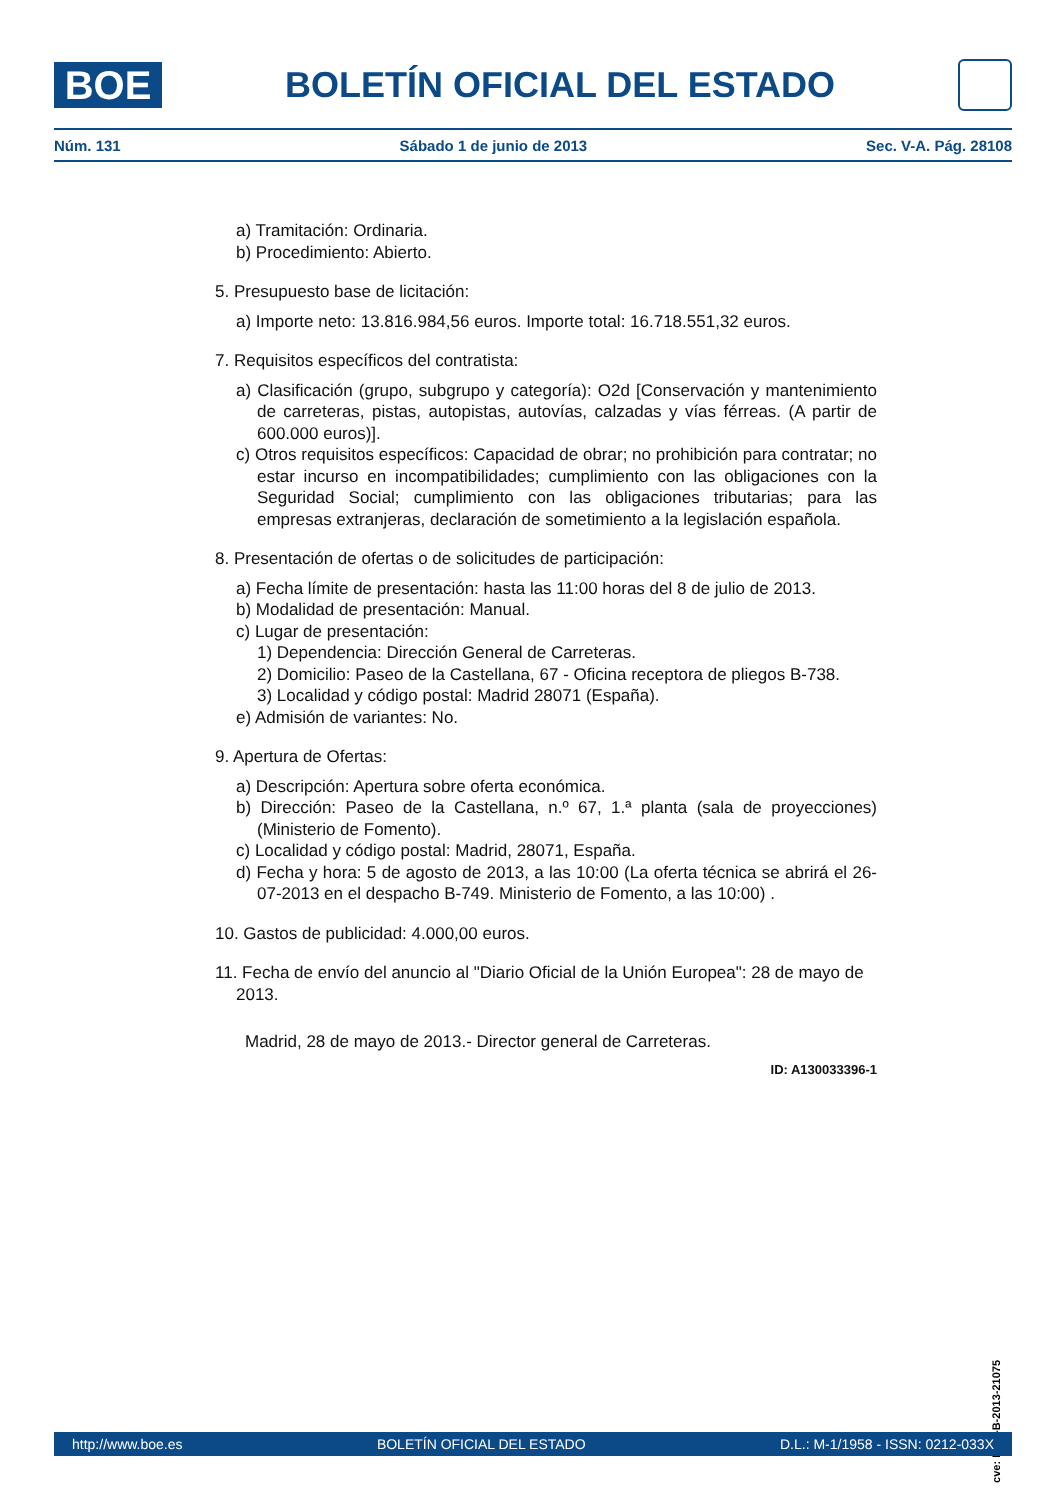BOE
BOLETÍN OFICIAL DEL ESTADO
Núm. 131 Sábado 1 de junio de 2013 Sec. V-A. Pág. 28108
a) Tramitación: Ordinaria.
b) Procedimiento: Abierto.
5. Presupuesto base de licitación:
a) Importe neto: 13.816.984,56 euros. Importe total: 16.718.551,32 euros.
7. Requisitos específicos del contratista:
a) Clasificación (grupo, subgrupo y categoría): O2d [Conservación y mantenimiento de carreteras, pistas, autopistas, autovías, calzadas y vías férreas. (A partir de 600.000 euros)].
c) Otros requisitos específicos: Capacidad de obrar; no prohibición para contratar; no estar incurso en incompatibilidades; cumplimiento con las obligaciones con la Seguridad Social; cumplimiento con las obligaciones tributarias; para las empresas extranjeras, declaración de sometimiento a la legislación española.
8. Presentación de ofertas o de solicitudes de participación:
a) Fecha límite de presentación: hasta las 11:00 horas del 8 de julio de 2013.
b) Modalidad de presentación: Manual.
c) Lugar de presentación:
1) Dependencia: Dirección General de Carreteras.
2) Domicilio: Paseo de la Castellana, 67 - Oficina receptora de pliegos B-738.
3) Localidad y código postal: Madrid 28071 (España).
e) Admisión de variantes: No.
9. Apertura de Ofertas:
a) Descripción: Apertura sobre oferta económica.
b) Dirección: Paseo de la Castellana, n.º 67, 1.ª planta (sala de proyecciones) (Ministerio de Fomento).
c) Localidad y código postal: Madrid, 28071, España.
d) Fecha y hora: 5 de agosto de 2013, a las 10:00 (La oferta técnica se abrirá el 26-07-2013 en el despacho B-749. Ministerio de Fomento, a las 10:00) .
10. Gastos de publicidad: 4.000,00 euros.
11. Fecha de envío del anuncio al "Diario Oficial de la Unión Europea": 28 de mayo de 2013.
Madrid, 28 de mayo de 2013.- Director general de Carreteras.
ID: A130033396-1
cve: BOE-B-2013-21075
http://www.boe.es BOLETÍN OFICIAL DEL ESTADO D.L.: M-1/1958 - ISSN: 0212-033X